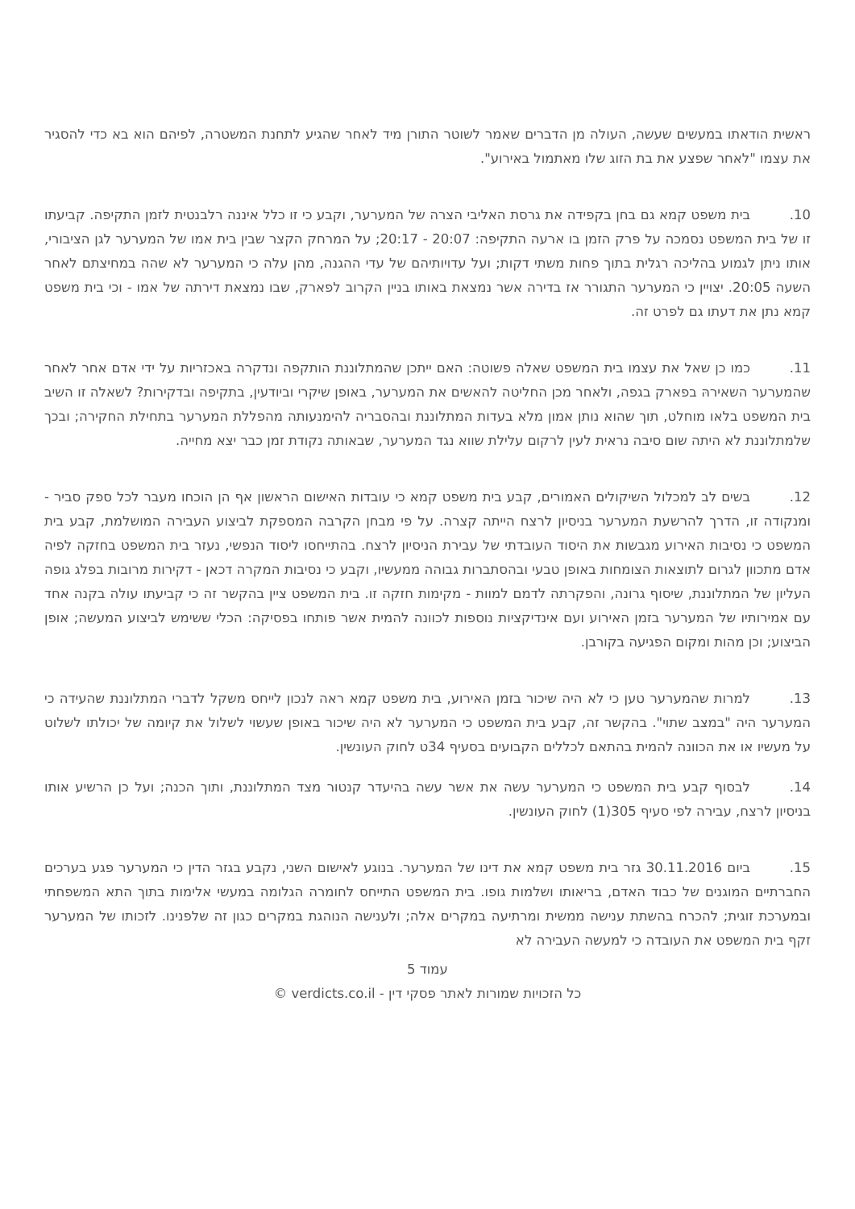ראשית הודאתו במעשים שעשה, העולה מן הדברים שאמר לשוטר התורן מיד לאחר שהגיע לתחנת המשטרה, לפיהם הוא בא כדי להסגיר את עצמו "לאחר שפצע את בת הזוג שלו מאתמול באירוע".
10. בית משפט קמא גם בחן בקפידה את גרסת האליבי הצרה של המערער, וקבע כי זו כלל איננה רלבנטית לזמן התקיפה. קביעתו זו של בית המשפט נסמכה על פרק הזמן בו ארעה התקיפה: 20:07 - 20:17; על המרחק הקצר שבין בית אמו של המערער לגן הציבורי, אותו ניתן לגמוע בהליכה רגלית בתוך פחות משתי דקות; ועל עדויותיהם של עדי ההגנה, מהן עלה כי המערער לא שהה במחיצתם לאחר השעה 20:05. יצויין כי המערער התגורר אז בדירה אשר נמצאת באותו בניין הקרוב לפארק, שבו נמצאת דירתה של אמו - וכי בית משפט קמא נתן את דעתו גם לפרט זה.
11. כמו כן שאל את עצמו בית המשפט שאלה פשוטה: האם ייתכן שהמתלוננת הותקפה ונדקרה באכזריות על ידי אדם אחר לאחר שהמערער השאירהּ בפארק בגפה, ולאחר מכן החליטה להאשים את המערער, באופן שיקרי וביודעין, בתקיפה ובדקירות? לשאלה זו השיב בית המשפט בלאו מוחלט, תוך שהוא נותן אמון מלא בעדות המתלוננת ובהסבריה להימנעותה מהפללת המערער בתחילת החקירה; ובכך שלמתלוננת לא היתה שום סיבה נראית לעין לרקום עלילת שווא נגד המערער, שבאותה נקודת זמן כבר יצא מחייה.
12. בשים לב למכלול השיקולים האמורים, קבע בית משפט קמא כי עובדות האישום הראשון אף הן הוכחו מעבר לכל ספק סביר - ומנקודה זו, הדרך להרשעת המערער בניסיון לרצח הייתה קצרה. על פי מבחן הקרבה המספקת לביצוע העבירה המושלמת, קבע בית המשפט כי נסיבות האירוע מגבשות את היסוד העובדתי של עבירת הניסיון לרצח. בהתייחסו ליסוד הנפשי, נעזר בית המשפט בחזקה לפיה אדם מתכוון לגרום לתוצאות הצומחות באופן טבעי ובהסתברות גבוהה ממעשיו, וקבע כי נסיבות המקרה דכאן - דקירות מרובות בפלג גופה העליון של המתלוננת, שיסוף גרונה, והפקרתה לדמם למוות - מקימות חזקה זו. בית המשפט ציין בהקשר זה כי קביעתו עולה בקנה אחד עם אמירותיו של המערער בזמן האירוע ועם אינדיקציות נוספות לכוונה להמית אשר פותחו בפסיקה: הכלי ששימש לביצוע המעשה; אופן הביצוע; וכן מהות ומקום הפגיעה בקורבן.
13. למרות שהמערער טען כי לא היה שיכור בזמן האירוע, בית משפט קמא ראה לנכון לייחס משקל לדברי המתלוננת שהעידה כי המערער היה "במצב שתוי". בהקשר זה, קבע בית המשפט כי המערער לא היה שיכור באופן שעשוי לשלול את קיומה של יכולתו לשלוט על מעשיו או את הכוונה להמית בהתאם לכללים הקבועים בסעיף 34ט לחוק העונשין.
14. לבסוף קבע בית המשפט כי המערער עשה את אשר עשה בהיעדר קנטור מצד המתלוננת, ותוך הכנה; ועל כן הרשיע אותו בניסיון לרצח, עבירה לפי סעיף 305(1) לחוק העונשין.
15. ביום 30.11.2016 גזר בית משפט קמא את דינו של המערער. בנוגע לאישום השני, נקבע בגזר הדין כי המערער פגע בערכים החברתיים המוגנים של כבוד האדם, בריאותו ושלמות גופו. בית המשפט התייחס לחומרה הגלומה במעשי אלימות בתוך התא המשפחתי ובמערכת זוגית; להכרח בהשתת ענישה ממשית ומרתיעה במקרים אלה; ולענישה הנוהגת במקרים כגון זה שלפנינו. לזכותו של המערער זקף בית המשפט את העובדה כי למעשה העבירה לא
עמוד 5
כל הזכויות שמורות לאתר פסקי דין - verdicts.co.il ©